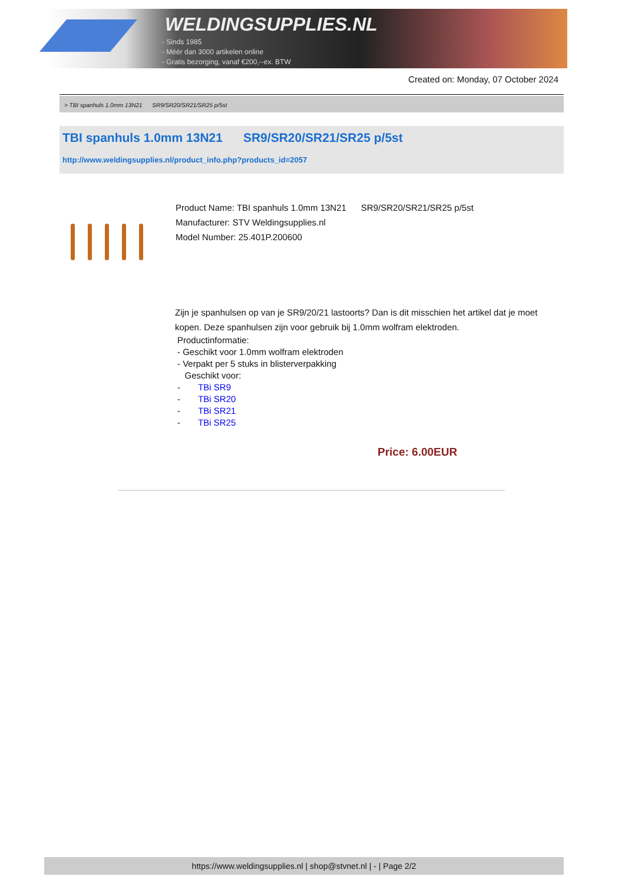WELDINGSUPPLIES.NL
- Sinds 1985
- Méér dan 3000 artikelen online
- Gratis bezorging, vanaf €200,--ex. BTW
Created on: Monday, 07 October 2024
> TBI spanhuls 1.0mm 13N21 SR9/SR20/SR21/SR25 p/5st
TBI spanhuls 1.0mm 13N21 SR9/SR20/SR21/SR25 p/5st
http://www.weldingsupplies.nl/product_info.php?products_id=2057
Product Name: TBI spanhuls 1.0mm 13N21 SR9/SR20/SR21/SR25 p/5st
Manufacturer: STV Weldingsupplies.nl
Model Number: 25.401P.200600
Zijn je spanhulsen op van je SR9/20/21 lastoorts? Dan is dit misschien het artikel dat je moet kopen. Deze spanhulsen zijn voor gebruik bij 1.0mm wolfram elektroden.
Productinformatie:
- Geschikt voor 1.0mm wolfram elektroden
- Verpakt per 5 stuks in blisterverpakking
Geschikt voor:
- TBi SR9
- TBi SR20
- TBi SR21
- TBi SR25
Price: 6.00EUR
https://www.weldingsupplies.nl | shop@stvnet.nl | - | Page 2/2